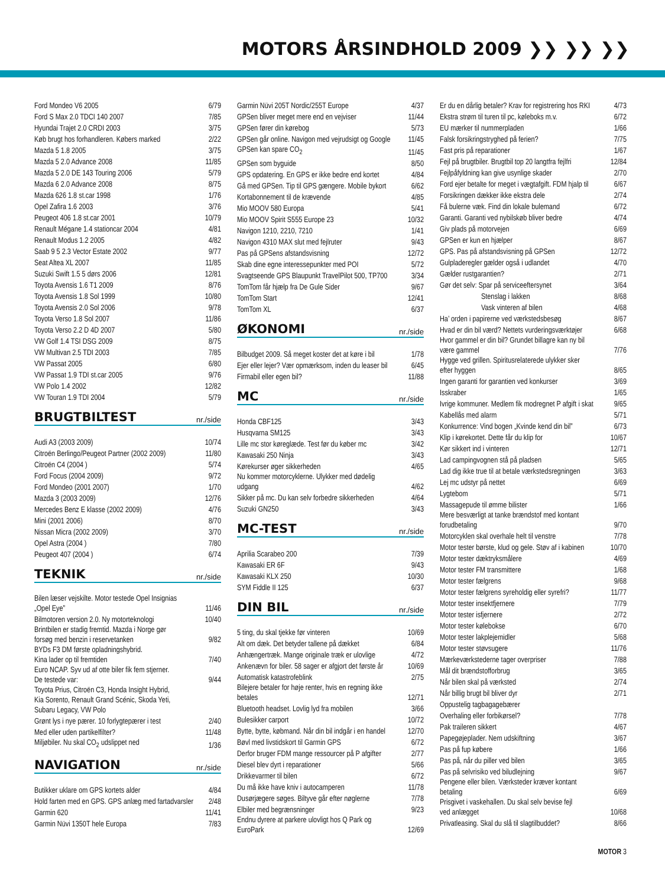MOTORS ÅRSINDHOLD 2009 ❯❯ ❯❯ ❯❯
| Ford Mondeo V6 2005 | 6/79 |
| Ford S Max 2.0 TDCI 140 2007 | 7/85 |
| Hyundai Trajet 2.0 CRDI 2003 | 3/75 |
| Køb brugt hos forhandleren. Købers marked | 2/22 |
| Mazda 5 1.8 2005 | 3/75 |
| Mazda 5 2.0 Advance 2008 | 11/85 |
| Mazda 5 2.0 DE 143 Touring 2006 | 5/79 |
| Mazda 6 2.0 Advance 2008 | 8/75 |
| Mazda 626 1.8 st.car 1998 | 1/76 |
| Opel Zafira 1.6 2003 | 3/76 |
| Peugeot 406 1.8 st.car 2001 | 10/79 |
| Renault Mégane 1.4 stationcar 2004 | 4/81 |
| Renault Modus 1.2 2005 | 4/82 |
| Saab 9 5 2.3 Vector Estate 2002 | 9/77 |
| Seat Altea XL 2007 | 11/85 |
| Suzuki Swift 1.5 5 dørs 2006 | 12/81 |
| Toyota Avensis 1.6 T1 2009 | 8/76 |
| Toyota Avensis 1.8 Sol 1999 | 10/80 |
| Toyota Avensis 2.0 Sol 2006 | 9/78 |
| Toyota Verso 1.8 Sol 2007 | 11/86 |
| Toyota Verso 2.2 D 4D 2007 | 5/80 |
| VW Golf 1.4 TSI DSG 2009 | 8/75 |
| VW Multivan 2.5 TDI 2003 | 7/85 |
| VW Passat 2005 | 6/80 |
| VW Passat 1.9 TDI st.car 2005 | 9/76 |
| VW Polo 1.4 2002 | 12/82 |
| VW Touran 1.9 TDI 2004 | 5/79 |
BRUGTBILTEST nr./side
| Audi A3 (2003 2009) | 10/74 |
| Citroën Berlingo/Peugeot Partner (2002 2009) | 11/80 |
| Citroën C4 (2004 ) | 5/74 |
| Ford Focus (2004 2009) | 9/72 |
| Ford Mondeo (2001 2007) | 1/70 |
| Mazda 3 (2003 2009) | 12/76 |
| Mercedes Benz E klasse (2002 2009) | 4/76 |
| Mini (2001 2006) | 8/70 |
| Nissan Micra (2002 2009) | 3/70 |
| Opel Astra (2004 ) | 7/80 |
| Peugeot 407 (2004 ) | 6/74 |
TEKNIK nr./side
| Bilen læser vejskilte. Motor testede Opel Insignias „Opel Eye” | 11/46 |
| Bilmotoren version 2.0. Ny motorteknologi | 10/40 |
| Brintbilen er stadig fremtid. Mazda i Norge gør forsøg med benzin i reservetanken | 9/82 |
| BYDs F3 DM første opladningshybrid. Kina lader op til fremtiden | 7/40 |
| Euro NCAP. Syv ud af otte biler fik fem stjerner. De testede var: | 9/44 |
| Toyota Prius, Citroën C3, Honda Insight Hybrid, Kia Sorento, Renault Grand Scénic, Skoda Yeti, Subaru Legacy, VW Polo | |
| Grønt lys i nye pærer. 10 forlygtepærer i test | 2/40 |
| Med eller uden partikelfilter? | 11/48 |
| Miljøbiler. Nu skal CO<sub>2</sub> udslippet ned | 1/36 |
NAVIGATION nr./side
| Butikker uklare om GPS kortets alder | 4/84 |
| Hold farten med en GPS. GPS anlæg med fartadvarsler | 2/48 |
| Garmin 620 | 11/41 |
| Garmin Nüvi 1350T hele Europa | 7/83 |
| Garmin Nüvi 205T Nordic/255T Europe | 4/37 |
| GPSen bliver meget mere end en vejviser | 11/44 |
| GPSen fører din kørebog | 5/73 |
| GPSen går online. Navigon med vejrudsigt og Google | 11/45 |
| GPSen kan spare CO<sub>2</sub> | 11/45 |
| GPSen som byguide | 8/50 |
| GPS opdatering. En GPS er ikke bedre end kortet | 4/84 |
| Gå med GPSen. Tip til GPS gængere. Mobile bykort | 6/62 |
| Kortabonnement til de krævende | 4/85 |
| Mio MOOV 580 Europa | 5/41 |
| Mio MOOV Spirit S555 Europe 23 | 10/32 |
| Navigon 1210, 2210, 7210 | 1/41 |
| Navigon 4310 MAX slut med fejlruter | 9/43 |
| Pas på GPSens afstandsvisning | 12/72 |
| Skab dine egne interessepunkter med POI | 5/72 |
| Svagtseende GPS Blaupunkt TravelPilot 500, TP700 | 3/34 |
| TomTom får hjælp fra De Gule Sider | 9/67 |
| TomTom Start | 12/41 |
| TomTom XL | 6/37 |
ØKONOMI nr./side
| Bilbudget 2009. Så meget koster det at køre i bil | 1/78 |
| Ejer eller lejer? Vær opmærksom, inden du leaser bil | 6/45 |
| Firmabil eller egen bil? | 11/88 |
MC nr./side
| Honda CBF125 | 3/43 |
| Husqvarna SM125 | 3/43 |
| Lille mc stor køreglæde. Test før du køber mc | 3/42 |
| Kawasaki 250 Ninja | 3/43 |
| Kørekurser øger sikkerheden | 4/65 |
| Nu kommer motorcyklerne. Ulykker med dødelig udgang | 4/62 |
| Sikker på mc. Du kan selv forbedre sikkerheden | 4/64 |
| Suzuki GN250 | 3/43 |
MC-TEST nr./side
| Aprilia Scarabeo 200 | 7/39 |
| Kawasaki ER 6F | 9/43 |
| Kawasaki KLX 250 | 10/30 |
| SYM Fiddle II 125 | 6/37 |
DIN BIL nr./side
| 5 ting, du skal tjekke før vinteren | 10/69 |
| Alt om dæk. Det betyder tallene på dækket | 6/84 |
| Anhængertræk. Mange originale træk er ulovlige | 4/72 |
| Ankenævn for biler. 58 sager er afgjort det første år | 10/69 |
| Automatisk katastrofeblink | 2/75 |
| Bilejere betaler for høje renter, hvis en regning ikke betales | 12/71 |
| Bluetooth headset. Lovlig lyd fra mobilen | 3/66 |
| Bulesikker carport | 10/72 |
| Bytte, bytte, købmand. Når din bil indgår i en handel | 12/70 |
| Bøvl med livstidskort til Garmin GPS | 6/72 |
| Derfor bruger FDM mange ressourcer på P afgifter | 2/77 |
| Diesel blev dyrt i reparationer | 5/66 |
| Drikkevarmer til bilen | 6/72 |
| Du må ikke have kniv i autocamperen | 11/78 |
| Dusørjægere søges. Biltyve går efter nøglerne | 7/78 |
| Elbiler med begrænsninger | 9/23 |
| Endnu dyrere at parkere ulovligt hos Q Park og EuroPark | 12/69 |
| Er du en dårlig betaler? Krav for registrering hos RKI | 4/73 |
| Ekstra strøm til turen til pc, køleboks m.v. | 6/72 |
| EU mærker til nummerpladen | 1/66 |
| Falsk forsikringstryghed på ferien? | 7/75 |
| Fast pris på reparationer | 1/67 |
| Fejl på brugtbiler. Brugtbil top 20 langtfra fejlfri | 12/84 |
| Fejlpåfyldning kan give usynlige skader | 2/70 |
| Ford ejer betalte for meget i vægtafgift. FDM hjalp til | 6/67 |
| Forsikringen dækker ikke ekstra dele | 2/74 |
| Få bulerne væk. Find din lokale bulemand | 6/72 |
| Garanti. Garanti ved nybilskøb bliver bedre | 4/74 |
| Giv plads på motorvejen | 6/69 |
| GPSen er kun en hjælper | 8/67 |
| GPS. Pas på afstandsvisning på GPSen | 12/72 |
| Gulpladeregler gælder også i udlandet | 4/70 |
| Gælder rustgarantien? | 2/71 |
| Gør det selv: Spar på serviceeftersynet | 3/64 |
| Stenslag i lakken | 8/68 |
| Vask vinteren af bilen | 4/68 |
| Ha’ orden i papirerne ved værkstedsbesøg | 8/67 |
| Hvad er din bil værd? Nettets vurderingsværktøjer | 6/68 |
| Hvor gammel er din bil? Grundet billagre kan ny bil være gammel | 7/76 |
| Hygge ved grillen. Spiritusrelaterede ulykker sker efter hyggen | 8/65 |
| Ingen garanti for garantien ved konkurser | 3/69 |
| Isskraber | 1/65 |
| Ivrige kommuner. Medlem fik modregnet P afgift i skat | 9/65 |
| Kabellås med alarm | 5/71 |
| Konkurrence: Vind bogen „Kvinde kend din bil” | 6/73 |
| Klip i kørekortet. Dette får du klip for | 10/67 |
| Kør sikkert ind i vinteren | 12/71 |
| Lad campingvognen stå på pladsen | 5/65 |
| Lad dig ikke true til at betale værkstedsregningen | 3/63 |
| Lej mc udstyr på nettet | 6/69 |
| Lygtebom | 5/71 |
| Massagepude til ømme bilister | 1/66 |
| Mere besværligt at tanke brændstof med kontant forudbetaling | 9/70 |
| Motorcyklen skal overhale helt til venstre | 7/78 |
| Motor tester børste, klud og gele. Støv af i kabinen | 10/70 |
| Motor tester dæktryksmålere | 4/69 |
| Motor tester FM transmittere | 1/68 |
| Motor tester fælgrens | 9/68 |
| Motor tester fælgrens syreholdig eller syrefri? | 11/77 |
| Motor tester insektfjernere | 7/79 |
| Motor tester isfjernere | 2/72 |
| Motor tester kølebokse | 6/70 |
| Motor tester lakplejemidler | 5/68 |
| Motor tester støvsugere | 11/76 |
| Mærkeværkstederne tager overpriser | 7/88 |
| Mål dit brændstofforbrug | 3/65 |
| Når bilen skal på værksted | 2/74 |
| Når billig brugt bil bliver dyr | 2/71 |
| Oppustelig tagbagagebærer | |
| Overhaling eller forbikørsel? | 7/78 |
| Pak traileren sikkert | 4/67 |
| Papegøjeplader. Nem udskiftning | 3/67 |
| Pas på fup købere | 1/66 |
| Pas på, når du piller ved bilen | 3/65 |
| Pas på selvrisiko ved biludlejning | 9/67 |
| Pengene eller bilen. Værksteder kræver kontant betaling | 6/69 |
| Prisgivet i vaskehallen. Du skal selv bevise fejl ved anlægget | 10/68 |
| Privatleasing. Skal du slå til slagtilbuddet? | 8/66 |
MOTOR 3